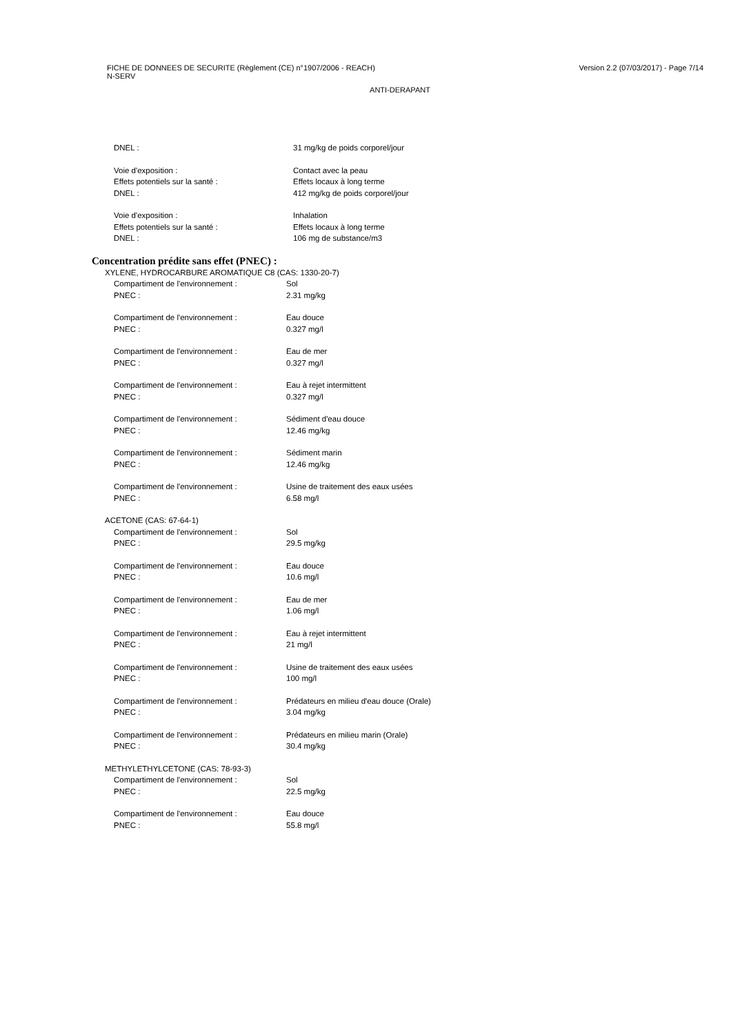FICHE DE DONNEES DE SECURITE (Règlement (CE) n°1907/2006 - REACH)
N-SERV
Version 2.2 (07/03/2017) - Page 7/14
ANTI-DERAPANT
DNEL : 31 mg/kg de poids corporel/jour
Voie d'exposition : Contact avec la peau
Effets potentiels sur la santé : Effets locaux à long terme
DNEL : 412 mg/kg de poids corporel/jour
Voie d'exposition : Inhalation
Effets potentiels sur la santé : Effets locaux à long terme
DNEL : 106 mg de substance/m3
Concentration prédite sans effet (PNEC) :
XYLENE, HYDROCARBURE AROMATIQUE C8 (CAS: 1330-20-7)
Compartiment de l'environnement : Sol
PNEC : 2.31 mg/kg
Compartiment de l'environnement : Eau douce
PNEC : 0.327 mg/l
Compartiment de l'environnement : Eau de mer
PNEC : 0.327 mg/l
Compartiment de l'environnement : Eau à rejet intermittent
PNEC : 0.327 mg/l
Compartiment de l'environnement : Sédiment d'eau douce
PNEC : 12.46 mg/kg
Compartiment de l'environnement : Sédiment marin
PNEC : 12.46 mg/kg
Compartiment de l'environnement : Usine de traitement des eaux usées
PNEC : 6.58 mg/l
ACETONE (CAS: 67-64-1)
Compartiment de l'environnement : Sol
PNEC : 29.5 mg/kg
Compartiment de l'environnement : Eau douce
PNEC : 10.6 mg/l
Compartiment de l'environnement : Eau de mer
PNEC : 1.06 mg/l
Compartiment de l'environnement : Eau à rejet intermittent
PNEC : 21 mg/l
Compartiment de l'environnement : Usine de traitement des eaux usées
PNEC : 100 mg/l
Compartiment de l'environnement : Prédateurs en milieu d'eau douce (Orale)
PNEC : 3.04 mg/kg
Compartiment de l'environnement : Prédateurs en milieu marin (Orale)
PNEC : 30.4 mg/kg
METHYLETHYLCETONE (CAS: 78-93-3)
Compartiment de l'environnement : Sol
PNEC : 22.5 mg/kg
Compartiment de l'environnement : Eau douce
PNEC : 55.8 mg/l